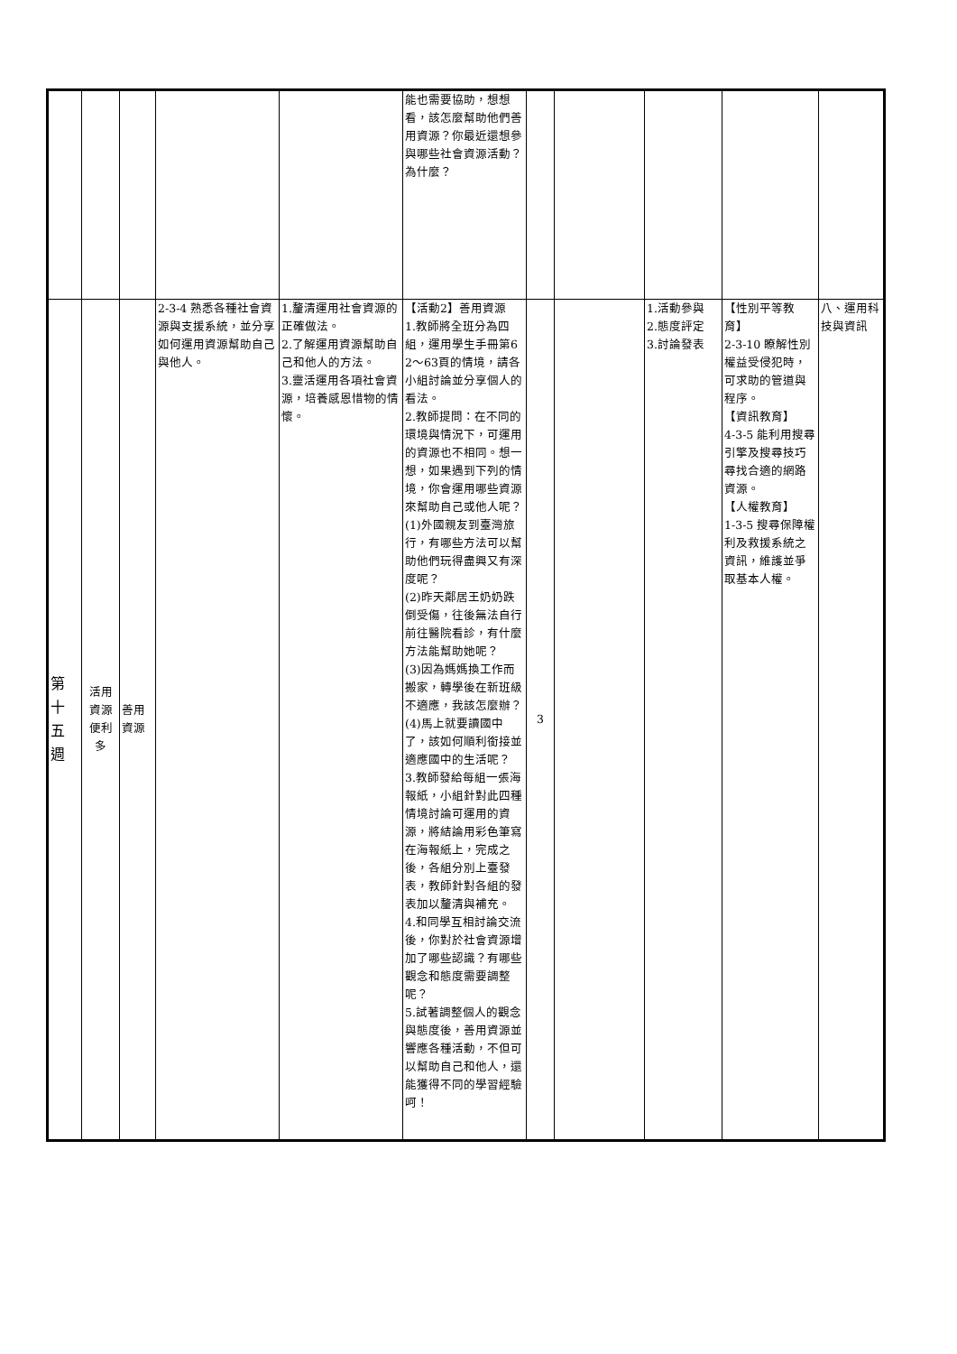| | | | | | 能也需要協助，想想看，該怎麼幫助他們善用資源？你最近還想參與哪些社會資源活動？為什麼？ | | | | | |
| 第 十 五 週 | 活用資源便利多 | 善用資源 | 2-3-4 熟悉各種社會資源與支援系統，並分享如何運用資源幫助自己與他人。 | 1.釐清運用社會資源的正確做法。 2.了解運用資源幫助自己和他人的方法。 3.靈活運用各項社會資源，培養感恩惜物的情懷。 | 【活動2】善用資源 1.教師將全班分為四組，運用學生手冊第62～63頁的情境，請各小組討論並分享個人的看法。 2.教師提問：在不同的環境與情況下，可運用的資源也不相同。想一想，如果遇到下列的情境，你會運用哪些資源來幫助自己或他人呢？ (1)外國親友到臺灣旅行，有哪些方法可以幫助他們玩得盡興又有深度呢？ (2)昨天鄰居王奶奶跌倒受傷，往後無法自行前往醫院看診，有什麼方法能幫助她呢？ (3)因為媽媽換工作而搬家，轉學後在新班級不適應，我該怎麼辦？ (4)馬上就要讀國中了，該如何順利銜接並適應國中的生活呢？ 3.教師發給每組一張海報紙，小組針對此四種情境討論可運用的資源，將結論用彩色筆寫在海報紙上，完成之後，各組分別上臺發表，教師針對各組的發表加以釐清與補充。 4.和同學互相討論交流後，你對於社會資源增加了哪些認識？有哪些觀念和態度需要調整呢？ 5.試著調整個人的觀念與態度後，善用資源並響應各種活動，不但可以幫助自己和他人，還能獲得不同的學習經驗呵！ | 3 | | 1.活動參與 2.態度評定 3.討論發表 | 【性別平等教育】 2-3-10 瞭解性別權益受侵犯時，可求助的管道與程序。 【資訊教育】 4-3-5 能利用搜尋引擎及搜尋技巧尋找合適的網路資源。 【人權教育】 1-3-5 搜尋保障權利及救援系統之資訊，維護並爭取基本人權。 | 八、運用科技與資訊 |